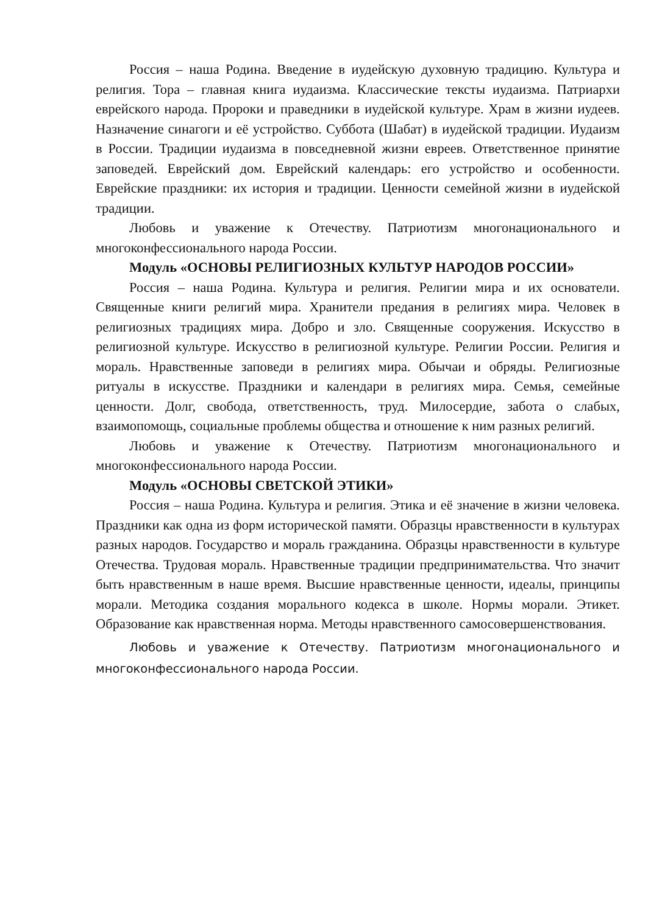Россия – наша Родина. Введение в иудейскую духовную традицию. Культура и религия. Тора – главная книга иудаизма. Классические тексты иудаизма. Патриархи еврейского народа. Пророки и праведники в иудейской культуре. Храм в жизни иудеев. Назначение синагоги и её устройство. Суббота (Шабат) в иудейской традиции. Иудаизм в России. Традиции иудаизма в повседневной жизни евреев. Ответственное принятие заповедей. Еврейский дом. Еврейский календарь: его устройство и особенности. Еврейские праздники: их история и традиции. Ценности семейной жизни в иудейской традиции.
Любовь и уважение к Отечеству. Патриотизм многонационального и многоконфессионального народа России.
Модуль «ОСНОВЫ РЕЛИГИОЗНЫХ КУЛЬТУР НАРОДОВ РОССИИ»
Россия – наша Родина. Культура и религия. Религии мира и их основатели. Священные книги религий мира. Хранители предания в религиях мира. Человек в религиозных традициях мира. Добро и зло. Священные сооружения. Искусство в религиозной культуре. Искусство в религиозной культуре. Религии России. Религия и мораль. Нравственные заповеди в религиях мира. Обычаи и обряды. Религиозные ритуалы в искусстве. Праздники и календари в религиях мира. Семья, семейные ценности. Долг, свобода, ответственность, труд. Милосердие, забота о слабых, взаимопомощь, социальные проблемы общества и отношение к ним разных религий.
Любовь и уважение к Отечеству. Патриотизм многонационального и многоконфессионального народа России.
Модуль «ОСНОВЫ СВЕТСКОЙ ЭТИКИ»
Россия – наша Родина. Культура и религия. Этика и её значение в жизни человека. Праздники как одна из форм исторической памяти. Образцы нравственности в культурах разных народов. Государство и мораль гражданина. Образцы нравственности в культуре Отечества. Трудовая мораль. Нравственные традиции предпринимательства. Что значит быть нравственным в наше время. Высшие нравственные ценности, идеалы, принципы морали. Методика создания морального кодекса в школе. Нормы морали. Этикет. Образование как нравственная норма. Методы нравственного самосовершенствования.
Любовь и уважение к Отечеству. Патриотизм многонационального и многоконфессионального народа России.